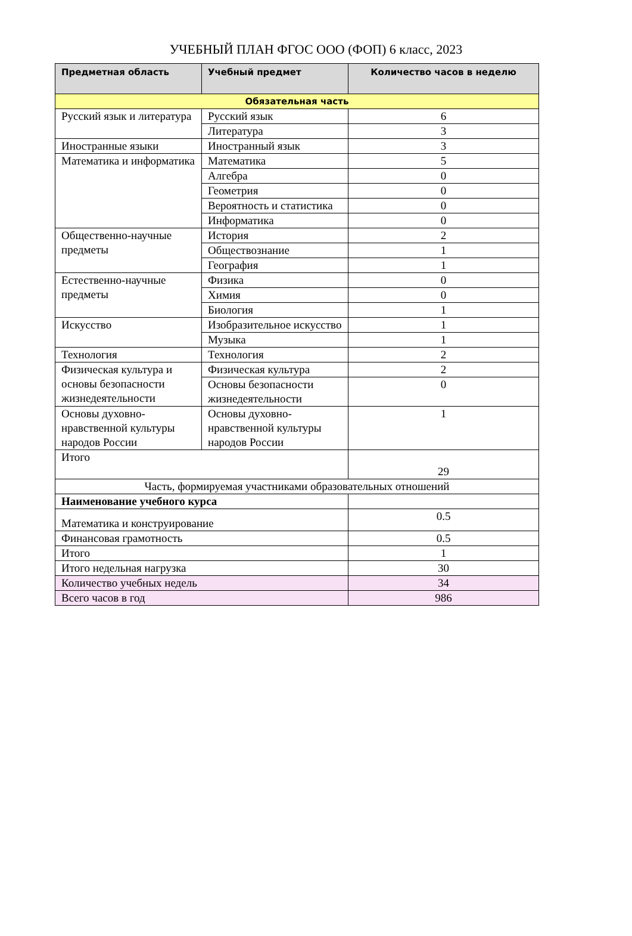УЧЕБНЫЙ ПЛАН ФГОС ООО (ФОП) 6 класс, 2023
| Предметная область | Учебный предмет | Количество часов в неделю |
| --- | --- | --- |
| Обязательная часть | | |
| Русский язык и литература | Русский язык | 6 |
| | Литература | 3 |
| Иностранные языки | Иностранный язык | 3 |
| Математика и информатика | Математика | 5 |
| | Алгебра | 0 |
| | Геометрия | 0 |
| | Вероятность и статистика | 0 |
| | Информатика | 0 |
| Общественно-научные предметы | История | 2 |
| | Обществознание | 1 |
| | География | 1 |
| Естественно-научные предметы | Физика | 0 |
| | Химия | 0 |
| | Биология | 1 |
| Искусство | Изобразительное искусство | 1 |
| | Музыка | 1 |
| Технология | Технология | 2 |
| Физическая культура и основы безопасности жизнедеятельности | Физическая культура | 2 |
| | Основы безопасности жизнедеятельности | 0 |
| Основы духовно-нравственной культуры народов России | Основы духовно-нравственной культуры народов России | 1 |
| Итого | | 29 |
| Часть, формируемая участниками образовательных отношений | | |
| Наименование учебного курса | | |
| Математика и конструирование | | 0.5 |
| Финансовая грамотность | | 0.5 |
| Итого | | 1 |
| Итого недельная нагрузка | | 30 |
| Количество учебных недель | | 34 |
| Всего часов в год | | 986 |